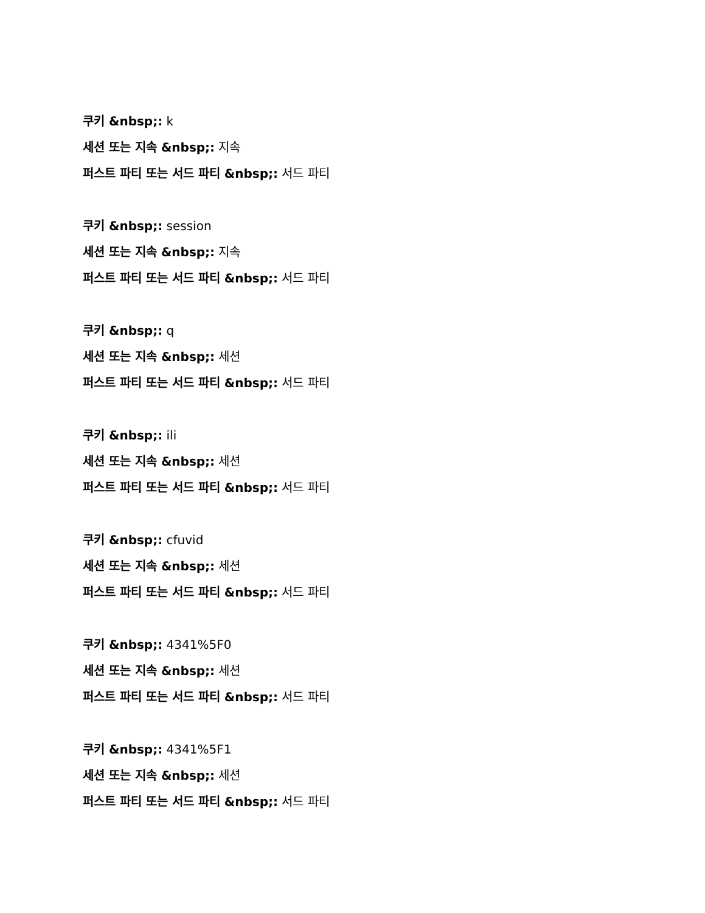쿠키 &nbsp;: k
세션 또는 지속 &nbsp;: 지속
퍼스트 파티 또는 서드 파티 &nbsp;: 서드 파티
쿠키 &nbsp;: session
세션 또는 지속 &nbsp;: 지속
퍼스트 파티 또는 서드 파티 &nbsp;: 서드 파티
쿠키 &nbsp;: q
세션 또는 지속 &nbsp;: 세션
퍼스트 파티 또는 서드 파티 &nbsp;: 서드 파티
쿠키 &nbsp;: ili
세션 또는 지속 &nbsp;: 세션
퍼스트 파티 또는 서드 파티 &nbsp;: 서드 파티
쿠키 &nbsp;: cfuvid
세션 또는 지속 &nbsp;: 세션
퍼스트 파티 또는 서드 파티 &nbsp;: 서드 파티
쿠키 &nbsp;: 4341%5F0
세션 또는 지속 &nbsp;: 세션
퍼스트 파티 또는 서드 파티 &nbsp;: 서드 파티
쿠키 &nbsp;: 4341%5F1
세션 또는 지속 &nbsp;: 세션
퍼스트 파티 또는 서드 파티 &nbsp;: 서드 파티